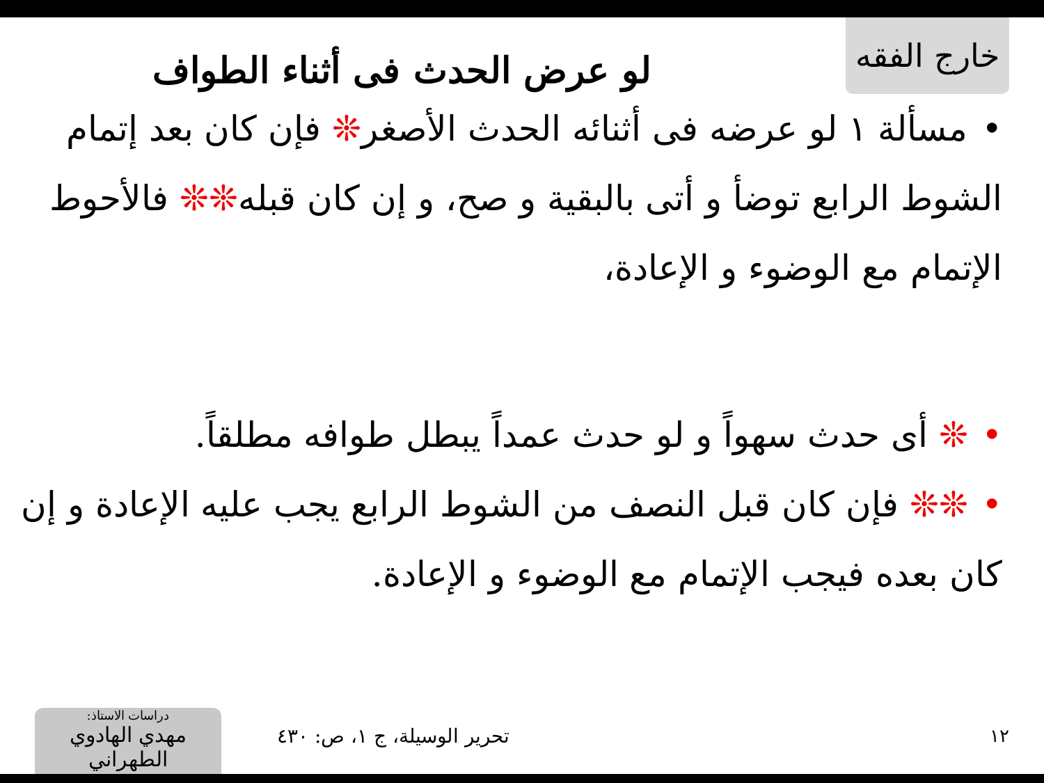خارج الفقه
لو عرض الحدث فى أثناء الطواف
•مسألة ١ لو عرضه فى أثنائه الحدث الأصغر❊ فإن كان بعد إتمام الشوط الرابع توضأ و أتى بالبقية و صح، و إن كان قبله❊❊ فالأحوط الإتمام مع الوضوء و الإعادة،
•❊ أى حدث سهواً و لو حدث عمداً يبطل طوافه مطلقاً.
•❊❊ فإن كان قبل النصف من الشوط الرابع يجب عليه الإعادة و إن كان بعده فيجب الإتمام مع الوضوء و الإعادة.
١٢ تحرير الوسيلة، ج ١، ص: ٤٣٠
دراسات الاستاذ:
مهدي الهادوي الطهراني